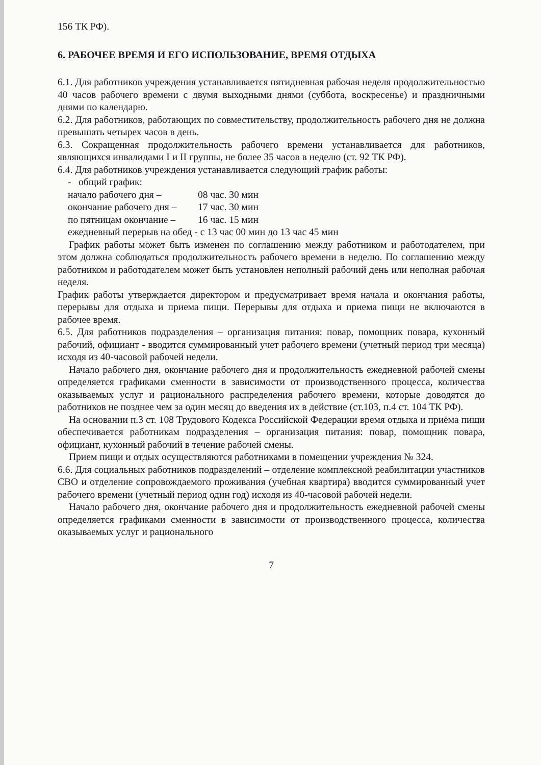156 ТК РФ).
6. РАБОЧЕЕ ВРЕМЯ И ЕГО ИСПОЛЬЗОВАНИЕ, ВРЕМЯ ОТДЫХА
6.1. Для работников учреждения устанавливается пятидневная рабочая неделя продолжительностью 40 часов рабочего времени с двумя выходными днями (суббота, воскресенье) и праздничными днями по календарю.
6.2. Для работников, работающих по совместительству, продолжительность рабочего дня не должна превышать четырех часов в день.
6.3. Сокращенная продолжительность рабочего времени устанавливается для работников, являющихся инвалидами I и II группы, не более 35 часов в неделю (ст. 92 ТК РФ).
6.4. Для работников учреждения устанавливается следующий график работы:
- общий график:
начало рабочего дня – 08 час. 30 мин
окончание рабочего дня – 17 час. 30 мин
по пятницам окончание – 16 час. 15 мин
ежедневный перерыв на обед - с 13 час 00 мин до 13 час 45 мин
График работы может быть изменен по соглашению между работником и работодателем, при этом должна соблюдаться продолжительность рабочего времени в неделю. По соглашению между работником и работодателем может быть установлен неполный рабочий день или неполная рабочая неделя.
График работы утверждается директором и предусматривает время начала и окончания работы, перерывы для отдыха и приема пищи. Перерывы для отдыха и приема пищи не включаются в рабочее время.
6.5. Для работников подразделения – организация питания: повар, помощник повара, кухонный рабочий, официант - вводится суммированный учет рабочего времени (учетный период три месяца) исходя из 40-часовой рабочей недели.
Начало рабочего дня, окончание рабочего дня и продолжительность ежедневной рабочей смены определяется графиками сменности в зависимости от производственного процесса, количества оказываемых услуг и рационального распределения рабочего времени, которые доводятся до работников не позднее чем за один месяц до введения их в действие (ст.103, п.4 ст. 104 ТК РФ).
На основании п.3 ст. 108 Трудового Кодекса Российской Федерации время отдыха и приёма пищи обеспечивается работникам подразделения – организация питания: повар, помощник повара, официант, кухонный рабочий в течение рабочей смены.
Прием пищи и отдых осуществляются работниками в помещении учреждения № 324.
6.6. Для социальных работников подразделений – отделение комплексной реабилитации участников СВО и отделение сопровождаемого проживания (учебная квартира) вводится суммированный учет рабочего времени (учетный период один год) исходя из 40-часовой рабочей недели.
Начало рабочего дня, окончание рабочего дня и продолжительность ежедневной рабочей смены определяется графиками сменности в зависимости от производственного процесса, количества оказываемых услуг и рационального
7